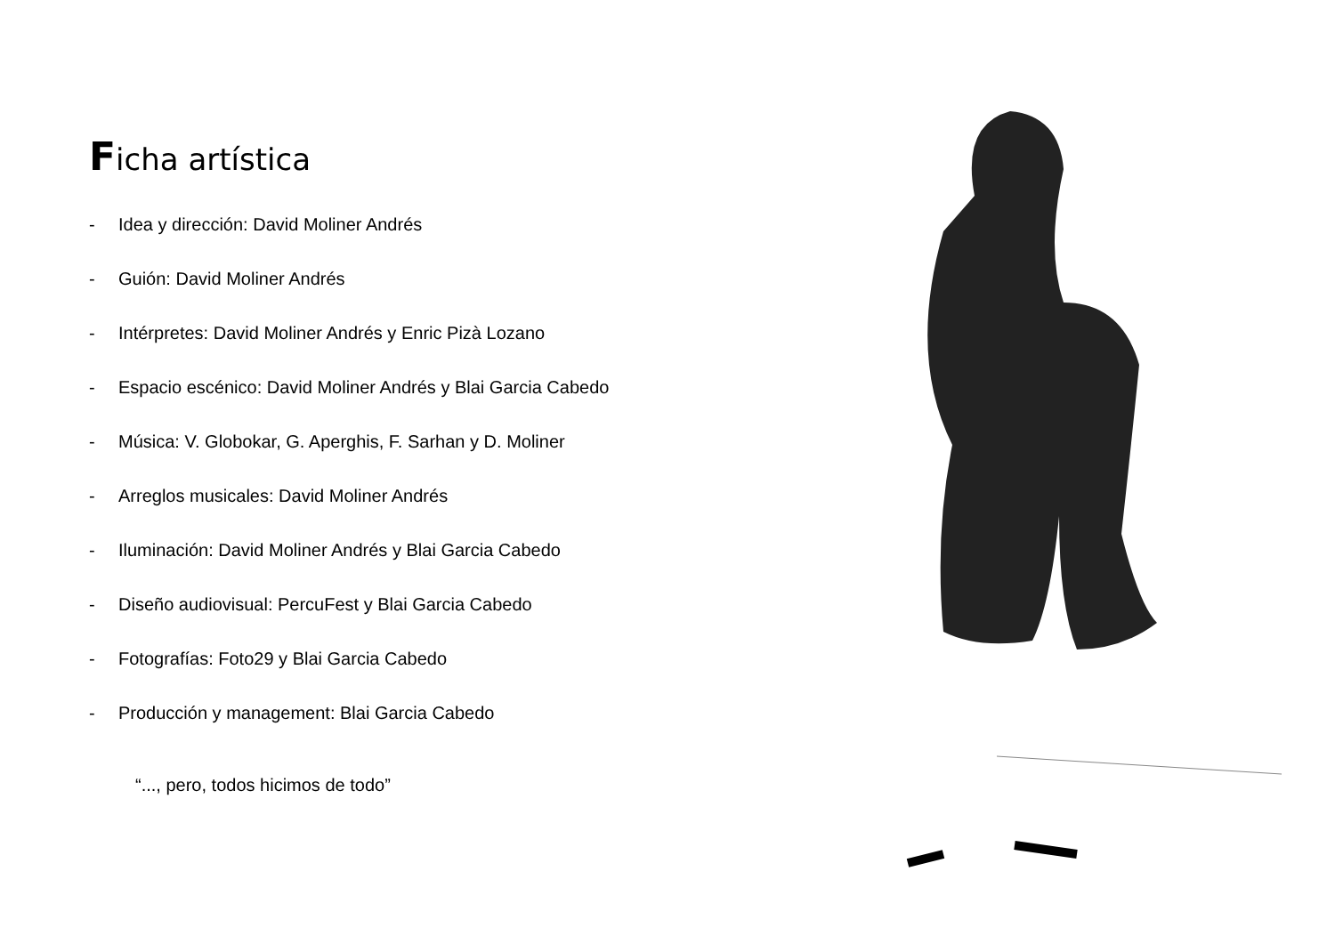Ficha artística
- Idea y dirección: David Moliner Andrés
- Guión: David Moliner Andrés
- Intérpretes: David Moliner Andrés y Enric Pizà Lozano
- Espacio escénico: David Moliner Andrés y Blai Garcia Cabedo
- Música: V. Globokar, G. Aperghis, F. Sarhan y D. Moliner
- Arreglos musicales: David Moliner Andrés
- Iluminación: David Moliner Andrés y Blai Garcia Cabedo
- Diseño audiovisual: PercuFest y Blai Garcia Cabedo
- Fotografías: Foto29 y Blai Garcia Cabedo
- Producción y management: Blai Garcia Cabedo
“..., pero, todos hicimos de todo”